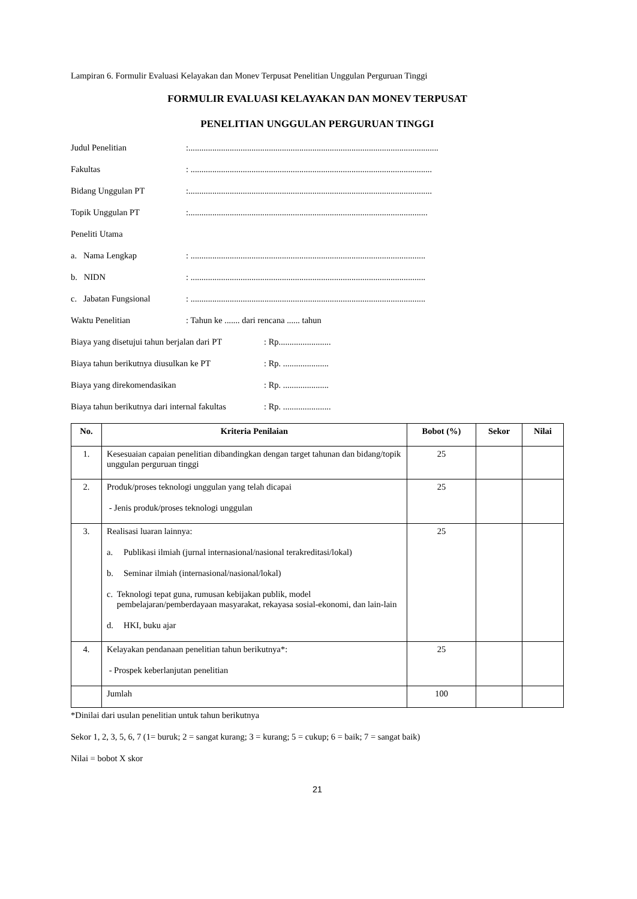Lampiran 6. Formulir Evaluasi Kelayakan dan Monev Terpusat Penelitian Unggulan Perguruan Tinggi
FORMULIR EVALUASI KELAYAKAN DAN MONEV TERPUSAT
PENELITIAN UNGGULAN PERGURUAN TINGGI
Judul Penelitian:...................................................................................................................
Fakultas: ...............................................................................................................
Bidang Unggulan PT:................................................................................................................
Topik Unggulan PT:..............................................................................................................
Peneliti Utama
a. Nama Lengkap: ............................................................................................................
b. NIDN: ............................................................................................................
c. Jabatan Fungsional: ............................................................................................................
Waktu Penelitian: Tahun ke ....... dari rencana ...... tahun
Biaya yang disetujui tahun berjalan dari PT: Rp........................
Biaya tahun berikutnya diusulkan ke PT: Rp. .....................
Biaya yang direkomendasikan: Rp. .....................
Biaya tahun berikutnya dari internal fakultas: Rp. ......................
| No. | Kriteria Penilaian | Bobot (%) | Sekor | Nilai |
| --- | --- | --- | --- | --- |
| 1. | Kesesuaian capaian penelitian dibandingkan dengan target tahunan dan bidang/topik unggulan perguruan tinggi | 25 | | |
| 2. | Produk/proses teknologi unggulan yang telah dicapai - Jenis produk/proses teknologi unggulan | 25 | | |
| 3. | Realisasi luaran lainnya: a. Publikasi ilmiah (jurnal internasional/nasional terakreditasi/lokal) b. Seminar ilmiah (internasional/nasional/lokal) c. Teknologi tepat guna, rumusan kebijakan publik, model pembelajaran/pemberdayaan masyarakat, rekayasa sosial-ekonomi, dan lain-lain d. HKI, buku ajar | 25 | | |
| 4. | Kelayakan pendanaan penelitian tahun berikutnya*: - Prospek keberlanjutan penelitian | 25 | | |
| | Jumlah | 100 | | |
*Dinilai dari usulan penelitian untuk tahun berikutnya
Sekor 1, 2, 3, 5, 6, 7 (1= buruk; 2 = sangat kurang; 3 = kurang; 5 = cukup; 6 = baik; 7 = sangat baik)
Nilai = bobot X skor
21